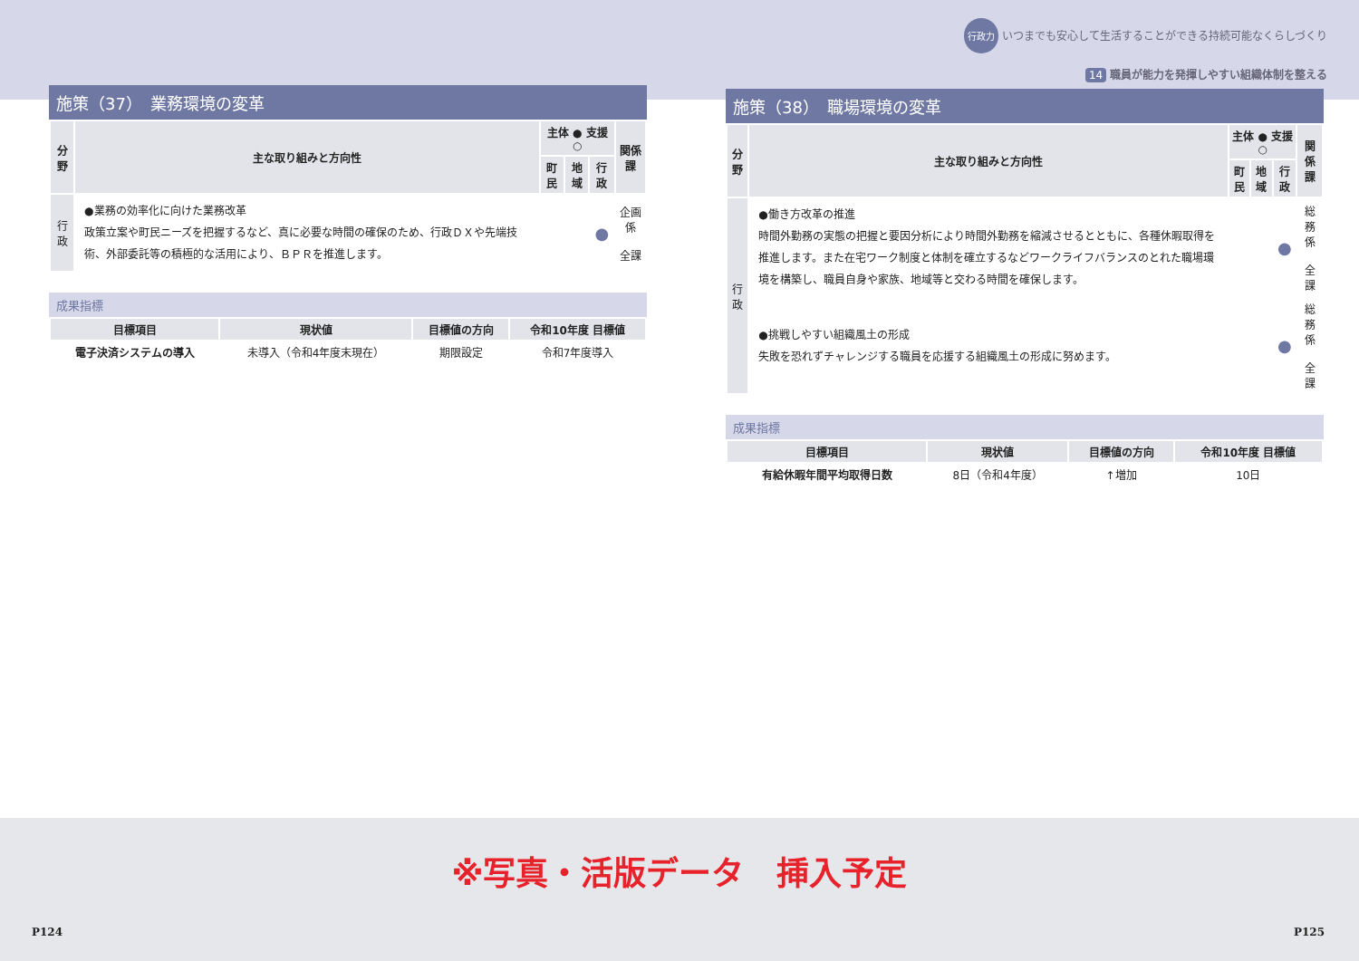行政力 いつまでも安心して生活することができる持続可能なくらしづくり
14 職員が能力を発揮しやすい組織体制を整える
施策（37）　業務環境の変革
| 分野 | 主な取り組みと方向性 | 主体 ● 支援 ○ | | | 関係課 |
| --- | --- | --- | --- | --- | --- |
| | | 町民 | 地域 | 行政 | |
| 行 政 | ●業務の効率化に向けた業務改革 政策立案や町民ニーズを把握するなど、真に必要な時間の確保のため、行政ＤＸや先端技術、外部委託等の積極的な活用により、ＢＰＲを推進します。 | | | ● | 企画係 全課 |
成果指標
| 目標項目 | 現状値 | 目標値の方向 | 令和10年度 目標値 |
| --- | --- | --- | --- |
| 電子決済システムの導入 | 未導入（令和4年度末現在） | 期限設定 | 令和7年度導入 |
施策（38）　職場環境の変革
| 分野 | 主な取り組みと方向性 | 主体 ● 支援 ○ | | | 関係課 |
| --- | --- | --- | --- | --- | --- |
| | | 町民 | 地域 | 行政 | |
| 行 政 | ●働き方改革の推進 時間外勤務の実態の把握と要因分析により時間外勤務を縮減させるとともに、各種休暇取得を推進します。また在宅ワーク制度と体制を確立するなどワークライフバランスのとれた職場環境を構築し、職員自身や家族、地域等と交わる時間を確保します。 | | | ● | 総務係 全課 |
| | ●挑戦しやすい組織風土の形成 失敗を恐れずチャレンジする職員を応援する組織風土の形成に努めます。 | | | ● | 総務係 全課 |
成果指標
| 目標項目 | 現状値 | 目標値の方向 | 令和10年度 目標値 |
| --- | --- | --- | --- |
| 有給休暇年間平均取得日数 | 8日（令和4年度） | ↑増加 | 10日 |
※写真・活版データ　挿入予定
P124 P125